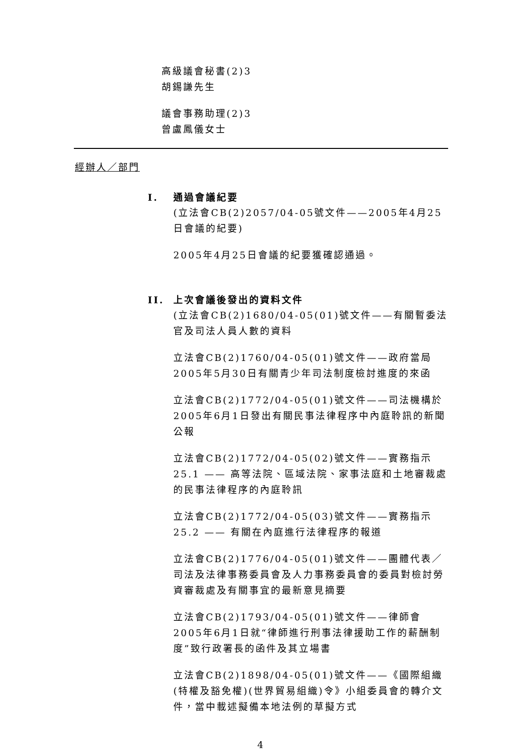高級議會秘書(2)3
胡錫謙先生
議會事務助理(2)3
曾盧鳳儀女士
經辦人／部門
I. 通過會議紀要
(立法會CB(2)2057/04-05號文件——2005年4月25日會議的紀要)
2005年4月25日會議的紀要獲確認通過。
II. 上次會議後發出的資料文件
(立法會CB(2)1680/04-05(01)號文件——有關暫委法官及司法人員人數的資料
立法會CB(2)1760/04-05(01)號文件——政府當局2005年5月30日有關青少年司法制度檢討進度的來函
立法會CB(2)1772/04-05(01)號文件——司法機構於2005年6月1日發出有關民事法律程序中內庭聆訊的新聞公報
立法會CB(2)1772/04-05(02)號文件——實務指示25.1 —— 高等法院、區域法院、家事法庭和土地審裁處的民事法律程序的內庭聆訊
立法會CB(2)1772/04-05(03)號文件——實務指示25.2 —— 有關在內庭進行法律程序的報道
立法會CB(2)1776/04-05(01)號文件——團體代表／司法及法律事務委員會及人力事務委員會的委員對檢討勞資審裁處及有關事宜的最新意見摘要
立法會CB(2)1793/04-05(01)號文件——律師會2005年6月1日就“律師進行刑事法律援助工作的薪酬制度”致行政署長的函件及其立場書
立法會CB(2)1898/04-05(01)號文件——《國際組織(特權及豁免權)(世界貿易組織)令》小組委員會的轉介文件，當中載述擬備本地法例的草擬方式
4